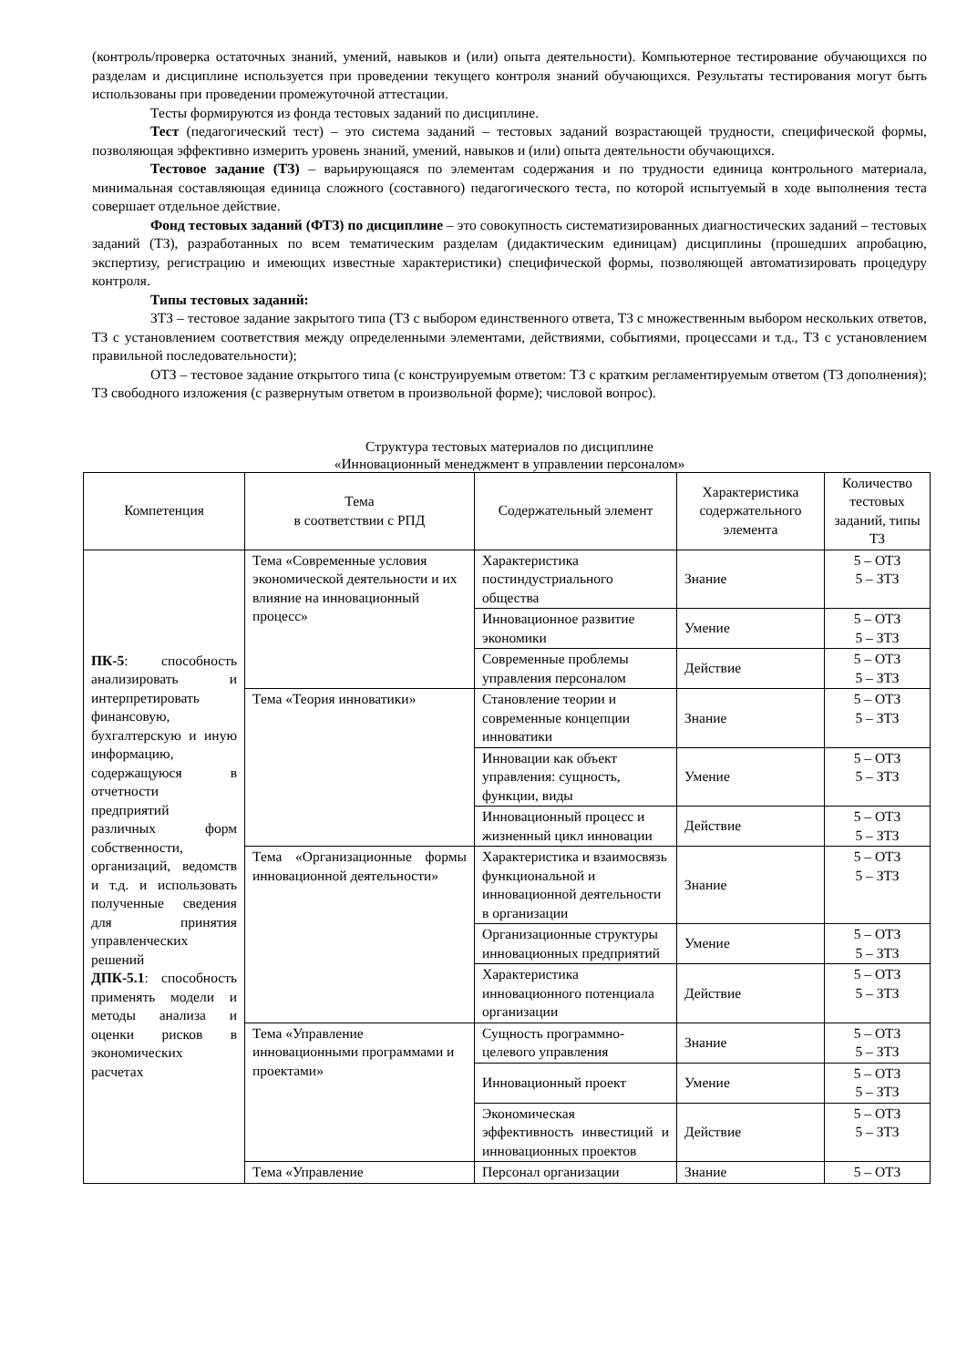(контроль/проверка остаточных знаний, умений, навыков и (или) опыта деятельности). Компьютерное тестирование обучающихся по разделам и дисциплине используется при проведении текущего контроля знаний обучающихся. Результаты тестирования могут быть использованы при проведении промежуточной аттестации.
Тесты формируются из фонда тестовых заданий по дисциплине.
Тест (педагогический тест) – это система заданий – тестовых заданий возрастающей трудности, специфической формы, позволяющая эффективно измерить уровень знаний, умений, навыков и (или) опыта деятельности обучающихся.
Тестовое задание (ТЗ) – варьирующаяся по элементам содержания и по трудности единица контрольного материала, минимальная составляющая единица сложного (составного) педагогического теста, по которой испытуемый в ходе выполнения теста совершает отдельное действие.
Фонд тестовых заданий (ФТЗ) по дисциплине – это совокупность систематизированных диагностических заданий – тестовых заданий (ТЗ), разработанных по всем тематическим разделам (дидактическим единицам) дисциплины (прошедших апробацию, экспертизу, регистрацию и имеющих известные характеристики) специфической формы, позволяющей автоматизировать процедуру контроля.
Типы тестовых заданий:
ЗТЗ – тестовое задание закрытого типа (ТЗ с выбором единственного ответа, ТЗ с множественным выбором нескольких ответов, ТЗ с установлением соответствия между определенными элементами, действиями, событиями, процессами и т.д., ТЗ с установлением правильной последовательности);
ОТЗ – тестовое задание открытого типа (с конструируемым ответом: ТЗ с кратким регламентируемым ответом (ТЗ дополнения); ТЗ свободного изложения (с развернутым ответом в произвольной форме); числовой вопрос).
Структура тестовых материалов по дисциплине
«Инновационный менеджмент в управлении персоналом»
| Компетенция | Тема в соответствии с РПД | Содержательный элемент | Характеристика содержательного элемента | Количество тестовых заданий, типы ТЗ |
| --- | --- | --- | --- | --- |
| ПК-5 : способность анализировать и интерпретировать финансовую, бухгалтерскую и иную информацию, содержащуюся в отчетности предприятий различных форм собственности, организаций, ведомств и т.д. и использовать полученные сведения для принятия управленческих решений ДПК-5.1 : способность применять модели и методы анализа и оценки рисков в экономических расчетах | Тема «Современные условия экономической деятельности и их влияние на инновационный процесс» | Характеристика постиндустриального общества | Знание | 5 – ОТЗ 5 – ЗТЗ |
| | | Инновационное развитие экономики | Умение | 5 – ОТЗ 5 – ЗТЗ |
| | | Современные проблемы управления персоналом | Действие | 5 – ОТЗ 5 – ЗТЗ |
| | Тема «Теория инноватики» | Становление теории и современные концепции инноватики | Знание | 5 – ОТЗ 5 – ЗТЗ |
| | | Инновации как объект управления: сущность, функции, виды | Умение | 5 – ОТЗ 5 – ЗТЗ |
| | | Инновационный процесс и жизненный цикл инновации | Действие | 5 – ОТЗ 5 – ЗТЗ |
| | Тема «Организационные формы инновационной деятельности» | Характеристика и взаимосвязь функциональной и инновационной деятельности в организации | Знание | 5 – ОТЗ 5 – ЗТЗ |
| | | Организационные структуры инновационных предприятий | Умение | 5 – ОТЗ 5 – ЗТЗ |
| | | Характеристика инновационного потенциала организации | Действие | 5 – ОТЗ 5 – ЗТЗ |
| | Тема «Управление инновационными программами и проектами» | Сущность программно-целевого управления | Знание | 5 – ОТЗ 5 – ЗТЗ |
| | | Инновационный проект | Умение | 5 – ОТЗ 5 – ЗТЗ |
| | | Экономическая эффективность инвестиций и инновационных проектов | Действие | 5 – ОТЗ 5 – ЗТЗ |
| | Тема «Управление | Персонал организации | Знание | 5 – ОТЗ |